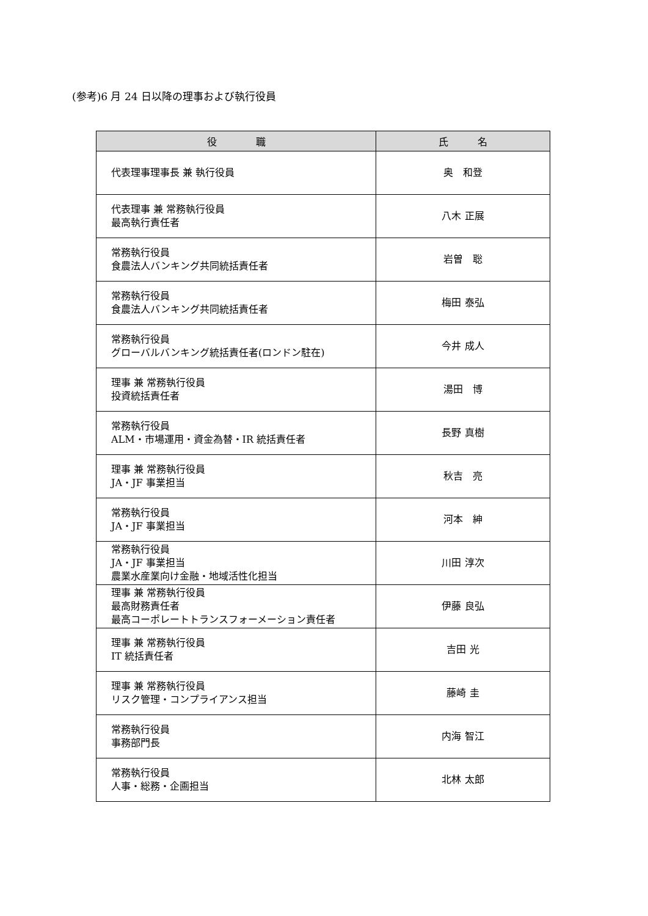(参考)6 月 24 日以降の理事および執行役員
| 役 職 | 氏 名 |
| --- | --- |
| 代表理事理事長 兼 執行役員 | 奥 和登 |
| 代表理事 兼 常務執行役員 最高執行責任者 | 八木 正展 |
| 常務執行役員 食農法人バンキング共同統括責任者 | 岩曽 聡 |
| 常務執行役員 食農法人バンキング共同統括責任者 | 梅田 泰弘 |
| 常務執行役員 グローバルバンキング統括責任者(ロンドン駐在) | 今井 成人 |
| 理事 兼 常務執行役員 投資統括責任者 | 湯田 博 |
| 常務執行役員 ALM・市場運用・資金為替・IR 統括責任者 | 長野 真樹 |
| 理事 兼 常務執行役員 JA・JF 事業担当 | 秋吉 亮 |
| 常務執行役員 JA・JF 事業担当 | 河本 紳 |
| 常務執行役員 JA・JF 事業担当 農業水産業向け金融・地域活性化担当 | 川田 淳次 |
| 理事 兼 常務執行役員 最高財務責任者 最高コーポレートトランスフォーメーション責任者 | 伊藤 良弘 |
| 理事 兼 常務執行役員 IT 統括責任者 | 吉田 光 |
| 理事 兼 常務執行役員 リスク管理・コンプライアンス担当 | 藤崎 圭 |
| 常務執行役員 事務部門長 | 内海 智江 |
| 常務執行役員 人事・総務・企画担当 | 北林 太郎 |